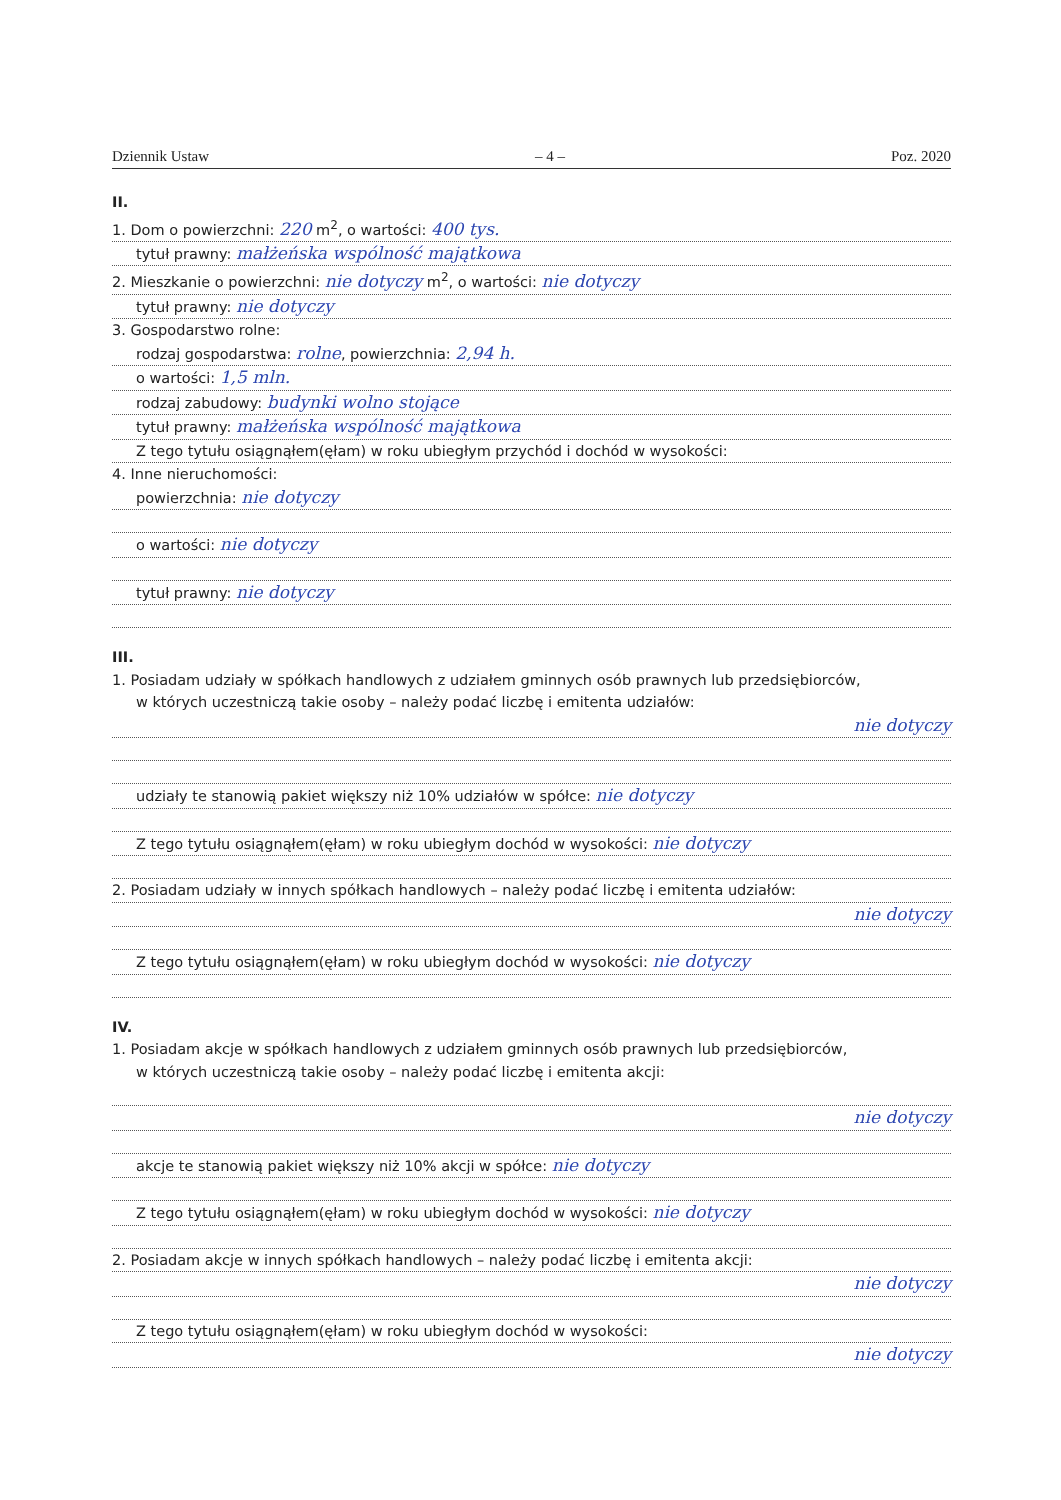Dziennik Ustaw – 4 – Poz. 2020
II.
1. Dom o powierzchni: 220 m<sup>2</sup>, o wartości: 400 tys.
tytuł prawny: małżeńska wspólność majątkowa
2. Mieszkanie o powierzchni: nie dotyczy m<sup>2</sup>, o wartości: nie dotyczy
tytuł prawny: nie dotyczy
3. Gospodarstwo rolne:
rodzaj gospodarstwa: rolne, powierzchnia: 2,94 h.
o wartości: 1,5 mln.
rodzaj zabudowy: budynki wolno stojące
tytuł prawny: małżeńska wspólność majątkowa
Z tego tytułu osiągnąłem(ęłam) w roku ubiegłym przychód i dochód w wysokości:
4. Inne nieruchomości:
powierzchnia: nie dotyczy
o wartości: nie dotyczy
tytuł prawny: nie dotyczy
III.
1. Posiadam udziały w spółkach handlowych z udziałem gminnych osób prawnych lub przedsiębiorców,
w których uczestniczą takie osoby – należy podać liczbę i emitenta udziałów:
nie dotyczy
udziały te stanowią pakiet większy niż 10% udziałów w spółce: nie dotyczy
Z tego tytułu osiągnąłem(ęłam) w roku ubiegłym dochód w wysokości: nie dotyczy
2. Posiadam udziały w innych spółkach handlowych – należy podać liczbę i emitenta udziałów:
nie dotyczy
Z tego tytułu osiągnąłem(ęłam) w roku ubiegłym dochód w wysokości: nie dotyczy
IV.
1. Posiadam akcje w spółkach handlowych z udziałem gminnych osób prawnych lub przedsiębiorców,
w których uczestniczą takie osoby – należy podać liczbę i emitenta akcji:
nie dotyczy
akcje te stanowią pakiet większy niż 10% akcji w spółce: nie dotyczy
Z tego tytułu osiągnąłem(ęłam) w roku ubiegłym dochód w wysokości: nie dotyczy
2. Posiadam akcje w innych spółkach handlowych – należy podać liczbę i emitenta akcji:
nie dotyczy
Z tego tytułu osiągnąłem(ęłam) w roku ubiegłym dochód w wysokości:
nie dotyczy